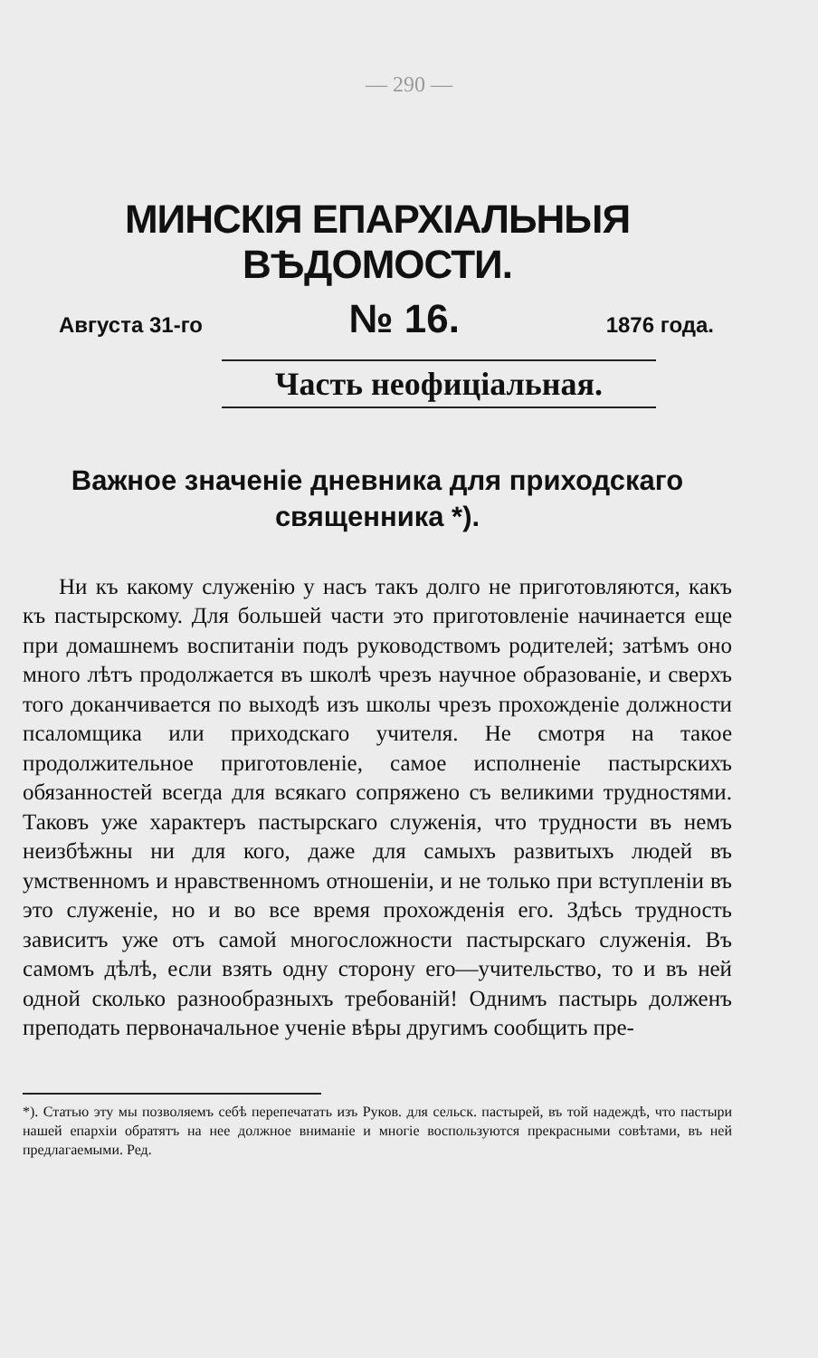— 290 —
МИНСКІЯ ЕПАРХІАЛЬНЫЯ ВѢДОМОСТИ.
Августа 31-го № 16. 1876 года.
Часть неофиціальная.
Важное значеніе дневника для приходскаго священника *).
Ни къ какому служенію у насъ такъ долго не приготовляются, какъ къ пастырскому. Для большей части это приготовленіе начинается еще при домашнемъ воспитаніи подъ руководствомъ родителей; затѣмъ оно много лѣтъ продолжается въ школѣ чрезъ научное образованіе, и сверхъ того доканчивается по выходѣ изъ школы чрезъ прохожденіе должности псаломщика или приходскаго учителя. Не смотря на такое продолжительное приготовленіе, самое исполненіе пастырскихъ обязанностей всегда для всякаго сопряжено съ великими трудностями. Таковъ уже характеръ пастырскаго служенія, что трудности въ немъ неизбѣжны ни для кого, даже для самыхъ развитыхъ людей въ умственномъ и нравственномъ отношеніи, и не только при вступленіи въ это служеніе, но и во все время прохожденія его. Здѣсь трудность зависитъ уже отъ самой многосложности пастырскаго служенія. Въ самомъ дѣлѣ, если взять одну сторону его—учительство, то и въ ней одной сколько разнообразныхъ требованій! Однимъ пастырь долженъ преподать первоначальное ученіе вѣры другимъ сообщить пре-
*). Статью эту мы позволяемъ себѣ перепечатать изъ Руков. для сельск. пастырей, въ той надеждѣ, что пастыри нашей епархіи обратятъ на нее должное вниманіе и многіе воспользуются прекрасными совѣтами, въ ней предлагаемыми. Ред.